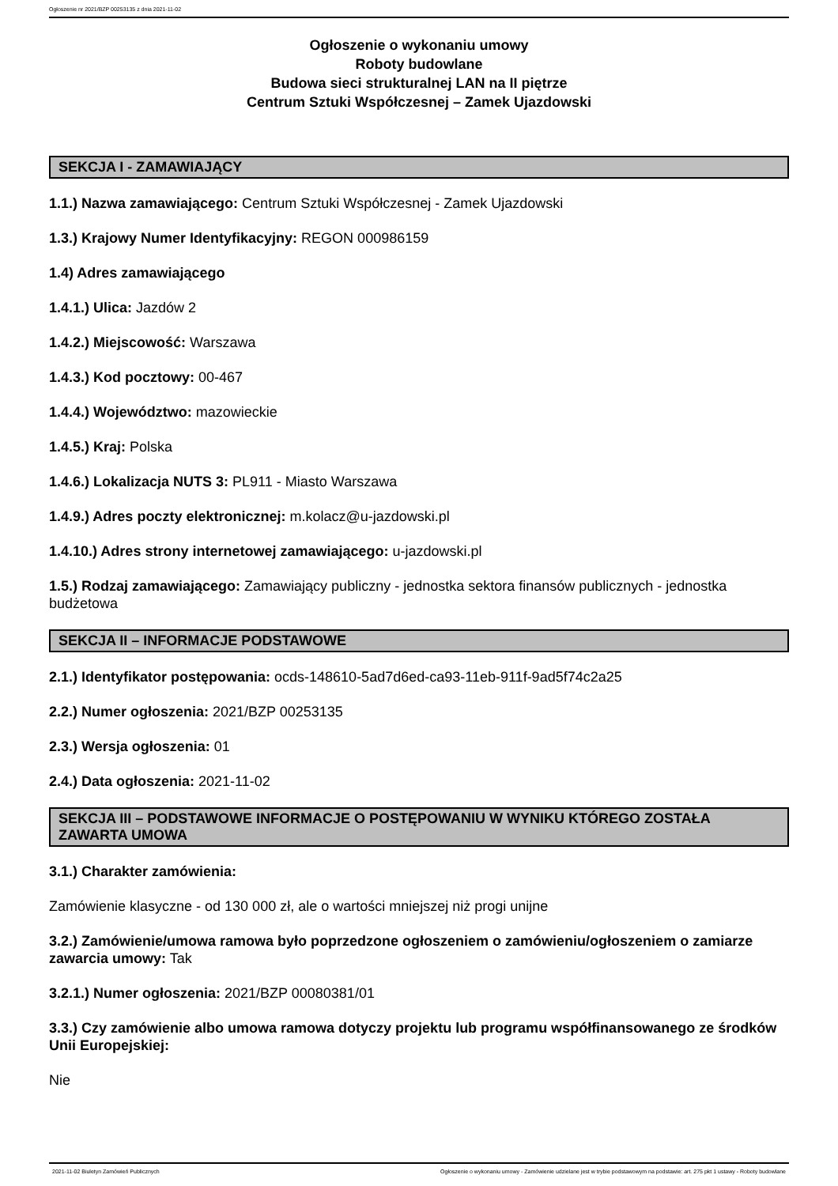Ogłoszenie nr 2021/BZP 00253135 z dnia 2021-11-02
Ogłoszenie o wykonaniu umowy
Roboty budowlane
Budowa sieci strukturalnej LAN na II piętrze
Centrum Sztuki Współczesnej – Zamek Ujazdowski
SEKCJA I - ZAMAWIAJĄCY
1.1.) Nazwa zamawiającego: Centrum Sztuki Współczesnej - Zamek Ujazdowski
1.3.) Krajowy Numer Identyfikacyjny: REGON 000986159
1.4) Adres zamawiającego
1.4.1.) Ulica: Jazdów 2
1.4.2.) Miejscowość: Warszawa
1.4.3.) Kod pocztowy: 00-467
1.4.4.) Województwo: mazowieckie
1.4.5.) Kraj: Polska
1.4.6.) Lokalizacja NUTS 3: PL911 - Miasto Warszawa
1.4.9.) Adres poczty elektronicznej: m.kolacz@u-jazdowski.pl
1.4.10.) Adres strony internetowej zamawiającego: u-jazdowski.pl
1.5.) Rodzaj zamawiającego: Zamawiający publiczny - jednostka sektora finansów publicznych - jednostka budżetowa
SEKCJA II – INFORMACJE PODSTAWOWE
2.1.) Identyfikator postępowania: ocds-148610-5ad7d6ed-ca93-11eb-911f-9ad5f74c2a25
2.2.) Numer ogłoszenia: 2021/BZP 00253135
2.3.) Wersja ogłoszenia: 01
2.4.) Data ogłoszenia: 2021-11-02
SEKCJA III – PODSTAWOWE INFORMACJE O POSTĘPOWANIU W WYNIKU KTÓREGO ZOSTAŁA ZAWARTA UMOWA
3.1.) Charakter zamówienia:
Zamówienie klasyczne - od 130 000 zł, ale o wartości mniejszej niż progi unijne
3.2.) Zamówienie/umowa ramowa było poprzedzone ogłoszeniem o zamówieniu/ogłoszeniem o zamiarze zawarcia umowy: Tak
3.2.1.) Numer ogłoszenia: 2021/BZP 00080381/01
3.3.) Czy zamówienie albo umowa ramowa dotyczy projektu lub programu współfinansowanego ze środków Unii Europejskiej:
Nie
2021-11-02 Biuletyn Zamówień Publicznych Ogłoszenie o wykonaniu umowy - Zamówienie udzielane jest w trybie podstawowym na podstawie: art. 275 pkt 1 ustawy - Roboty budowlane